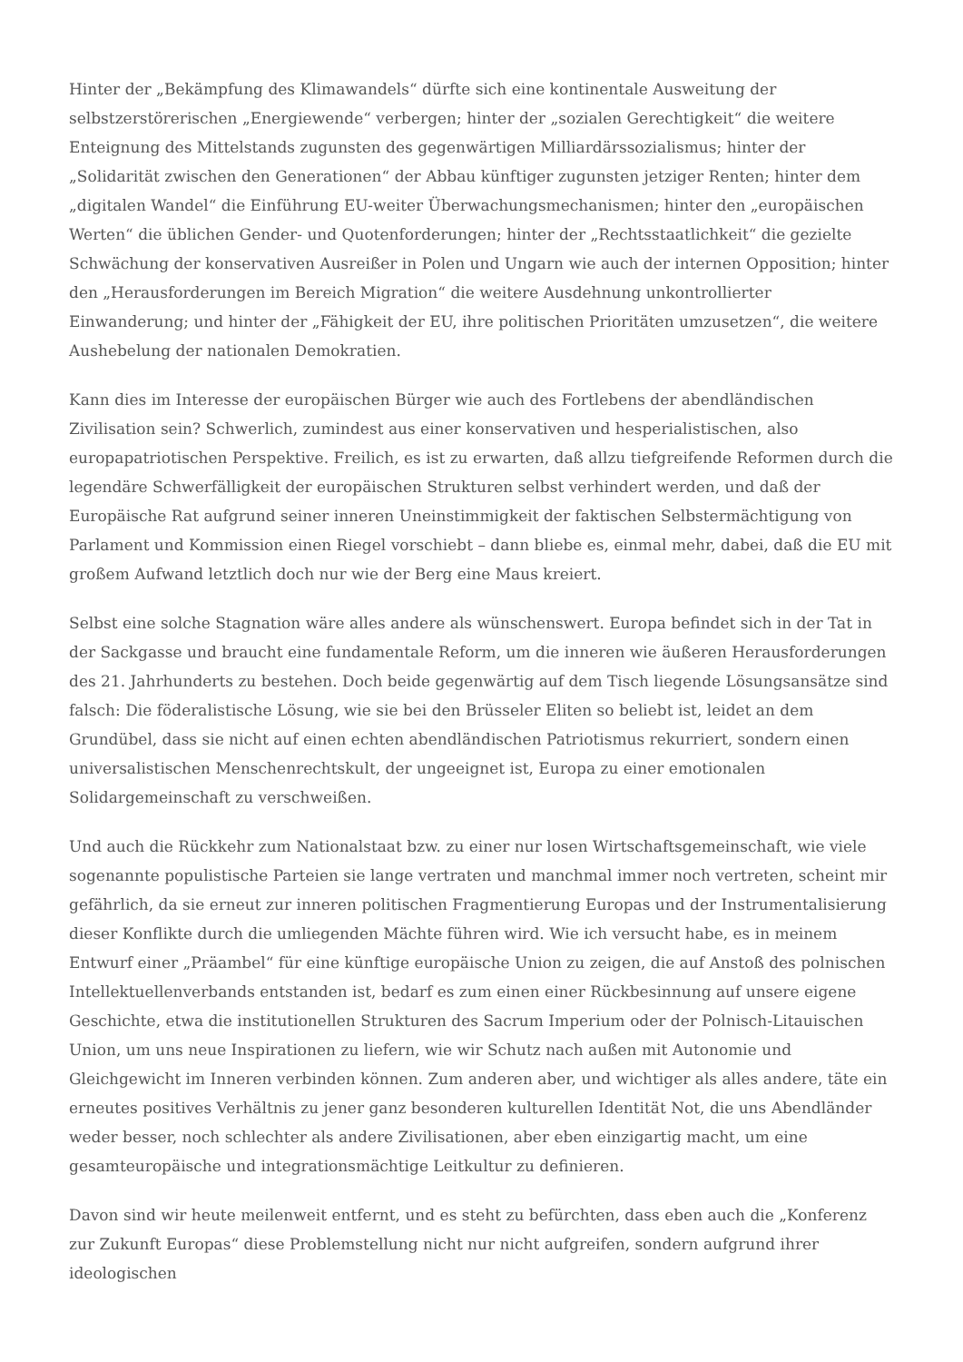Hinter der „Bekämpfung des Klimawandels“ dürfte sich eine kontinentale Ausweitung der selbstzerstörerischen „Energiewende“ verbergen; hinter der „sozialen Gerechtigkeit“ die weitere Enteignung des Mittelstands zugunsten des gegenwärtigen Milliardärssozialismus; hinter der „Solidarität zwischen den Generationen“ der Abbau künftiger zugunsten jetziger Renten; hinter dem „digitalen Wandel“ die Einführung EU-weiter Überwachungsmechanismen; hinter den „europäischen Werten“ die üblichen Gender- und Quotenforderungen; hinter der „Rechtsstaatlichkeit“ die gezielte Schwächung der konservativen Ausreißer in Polen und Ungarn wie auch der internen Opposition; hinter den „Herausforderungen im Bereich Migration“ die weitere Ausdehnung unkontrollierter Einwanderung; und hinter der „Fähigkeit der EU, ihre politischen Prioritäten umzusetzen“, die weitere Aushebelung der nationalen Demokratien.
Kann dies im Interesse der europäischen Bürger wie auch des Fortlebens der abendländischen Zivilisation sein? Schwerlich, zumindest aus einer konservativen und hesperialistischen, also europapatriotischen Perspektive. Freilich, es ist zu erwarten, daß allzu tiefgreifende Reformen durch die legendäre Schwerfälligkeit der europäischen Strukturen selbst verhindert werden, und daß der Europäische Rat aufgrund seiner inneren Uneinstimmigkeit der faktischen Selbstermächtigung von Parlament und Kommission einen Riegel vorschiebt – dann bliebe es, einmal mehr, dabei, daß die EU mit großem Aufwand letztlich doch nur wie der Berg eine Maus kreiert.
Selbst eine solche Stagnation wäre alles andere als wünschenswert. Europa befindet sich in der Tat in der Sackgasse und braucht eine fundamentale Reform, um die inneren wie äußeren Herausforderungen des 21. Jahrhunderts zu bestehen. Doch beide gegenwärtig auf dem Tisch liegende Lösungsansätze sind falsch: Die föderalistische Lösung, wie sie bei den Brüsseler Eliten so beliebt ist, leidet an dem Grundübel, dass sie nicht auf einen echten abendländischen Patriotismus rekurriert, sondern einen universalistischen Menschenrechtskult, der ungeeignet ist, Europa zu einer emotionalen Solidargemeinschaft zu verschweißen.
Und auch die Rückkehr zum Nationalstaat bzw. zu einer nur losen Wirtschaftsgemeinschaft, wie viele sogenannte populistische Parteien sie lange vertraten und manchmal immer noch vertreten, scheint mir gefährlich, da sie erneut zur inneren politischen Fragmentierung Europas und der Instrumentalisierung dieser Konflikte durch die umliegenden Mächte führen wird. Wie ich versucht habe, es in meinem Entwurf einer „Präambel“ für eine künftige europäische Union zu zeigen, die auf Anstoß des polnischen Intellektuellenverbands entstanden ist, bedarf es zum einen einer Rückbesinnung auf unsere eigene Geschichte, etwa die institutionellen Strukturen des Sacrum Imperium oder der Polnisch-Litauischen Union, um uns neue Inspirationen zu liefern, wie wir Schutz nach außen mit Autonomie und Gleichgewicht im Inneren verbinden können. Zum anderen aber, und wichtiger als alles andere, täte ein erneutes positives Verhältnis zu jener ganz besonderen kulturellen Identität Not, die uns Abendländer weder besser, noch schlechter als andere Zivilisationen, aber eben einzigartig macht, um eine gesamteuropäische und integrationsmächtige Leitkultur zu definieren.
Davon sind wir heute meilenweit entfernt, und es steht zu befürchten, dass eben auch die „Konferenz zur Zukunft Europas“ diese Problemstellung nicht nur nicht aufgreifen, sondern aufgrund ihrer ideologischen